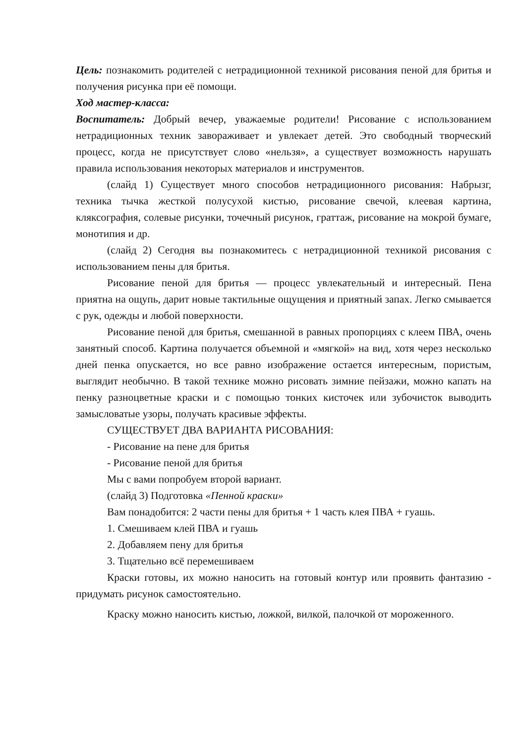Цель: познакомить родителей с нетрадиционной техникой рисования пеной для бритья и получения рисунка при её помощи.
Ход мастер-класса:
Воспитатель: Добрый вечер, уважаемые родители! Рисование с использованием нетрадиционных техник завораживает и увлекает детей. Это свободный творческий процесс, когда не присутствует слово «нельзя», а существует возможность нарушать правила использования некоторых материалов и инструментов.
(слайд 1) Существует много способов нетрадиционного рисования: Набрызг, техника тычка жесткой полусухой кистью, рисование свечой, клеевая картина, кляксография, солевые рисунки, точечный рисунок, граттаж, рисование на мокрой бумаге, монотипия и др.
(слайд 2) Сегодня вы познакомитесь с нетрадиционной техникой рисования с использованием пены для бритья.
Рисование пеной для бритья — процесс увлекательный и интересный. Пена приятна на ощупь, дарит новые тактильные ощущения и приятный запах. Легко смывается с рук, одежды и любой поверхности.
Рисование пеной для бритья, смешанной в равных пропорциях с клеем ПВА, очень занятный способ. Картина получается объемной и «мягкой» на вид, хотя через несколько дней пенка опускается, но все равно изображение остается интересным, пористым, выглядит необычно. В такой технике можно рисовать зимние пейзажи, можно капать на пенку разноцветные краски и с помощью тонких кисточек или зубочисток выводить замысловатые узоры, получать красивые эффекты.
СУЩЕСТВУЕТ ДВА ВАРИАНТА РИСОВАНИЯ:
- Рисование на пене для бритья
- Рисование пеной для бритья
Мы с вами попробуем второй вариант.
(слайд 3) Подготовка «Пенной краски»
Вам понадобится: 2 части пены для бритья + 1 часть клея ПВА + гуашь.
1. Смешиваем клей ПВА и гуашь
2. Добавляем пену для бритья
3. Тщательно всё перемешиваем
Краски готовы, их можно наносить на готовый контур или проявить фантазию - придумать рисунок самостоятельно.
Краску можно наносить кистью, ложкой, вилкой, палочкой от мороженного.